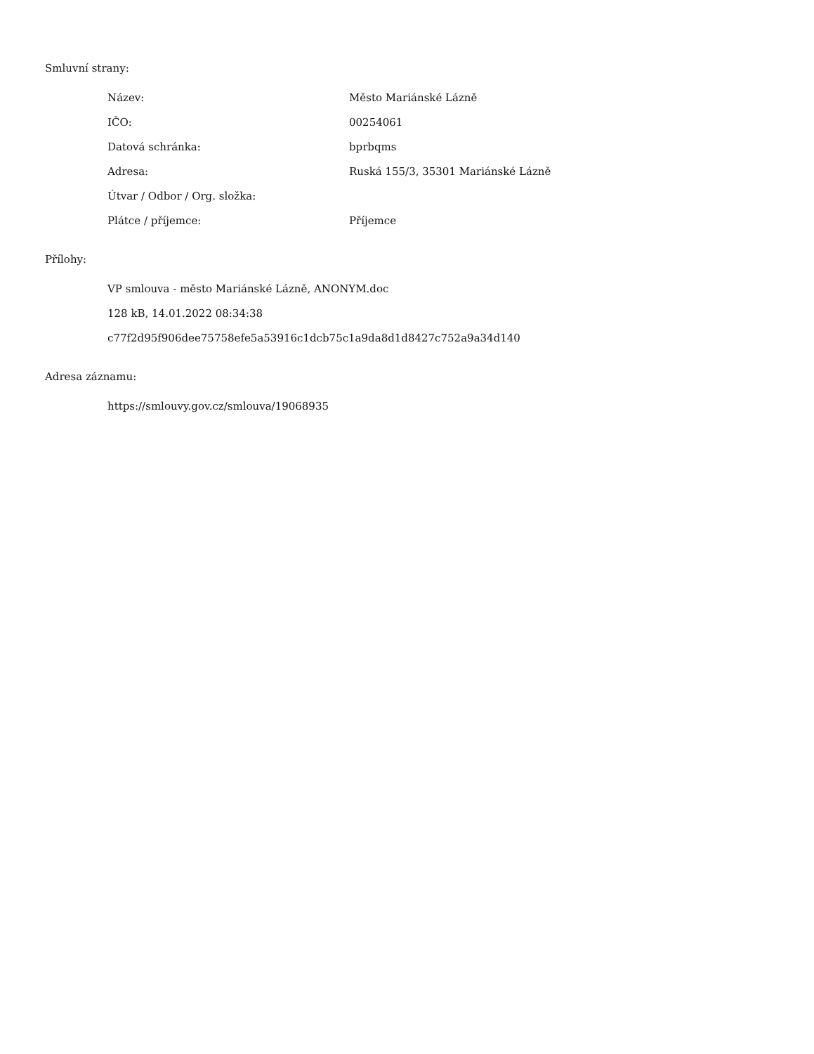Smluvní strany:
| Název: | Město Mariánské Lázně |
| IČO: | 00254061 |
| Datová schránka: | bprbqms |
| Adresa: | Ruská 155/3, 35301 Mariánské Lázně |
| Útvar / Odbor / Org. složka: | |
| Plátce / příjemce: | Příjemce |
Přílohy:
VP smlouva - město Mariánské Lázně, ANONYM.doc
128 kB, 14.01.2022 08:34:38
c77f2d95f906dee75758efe5a53916c1dcb75c1a9da8d1d8427c752a9a34d140
Adresa záznamu:
https://smlouvy.gov.cz/smlouva/19068935